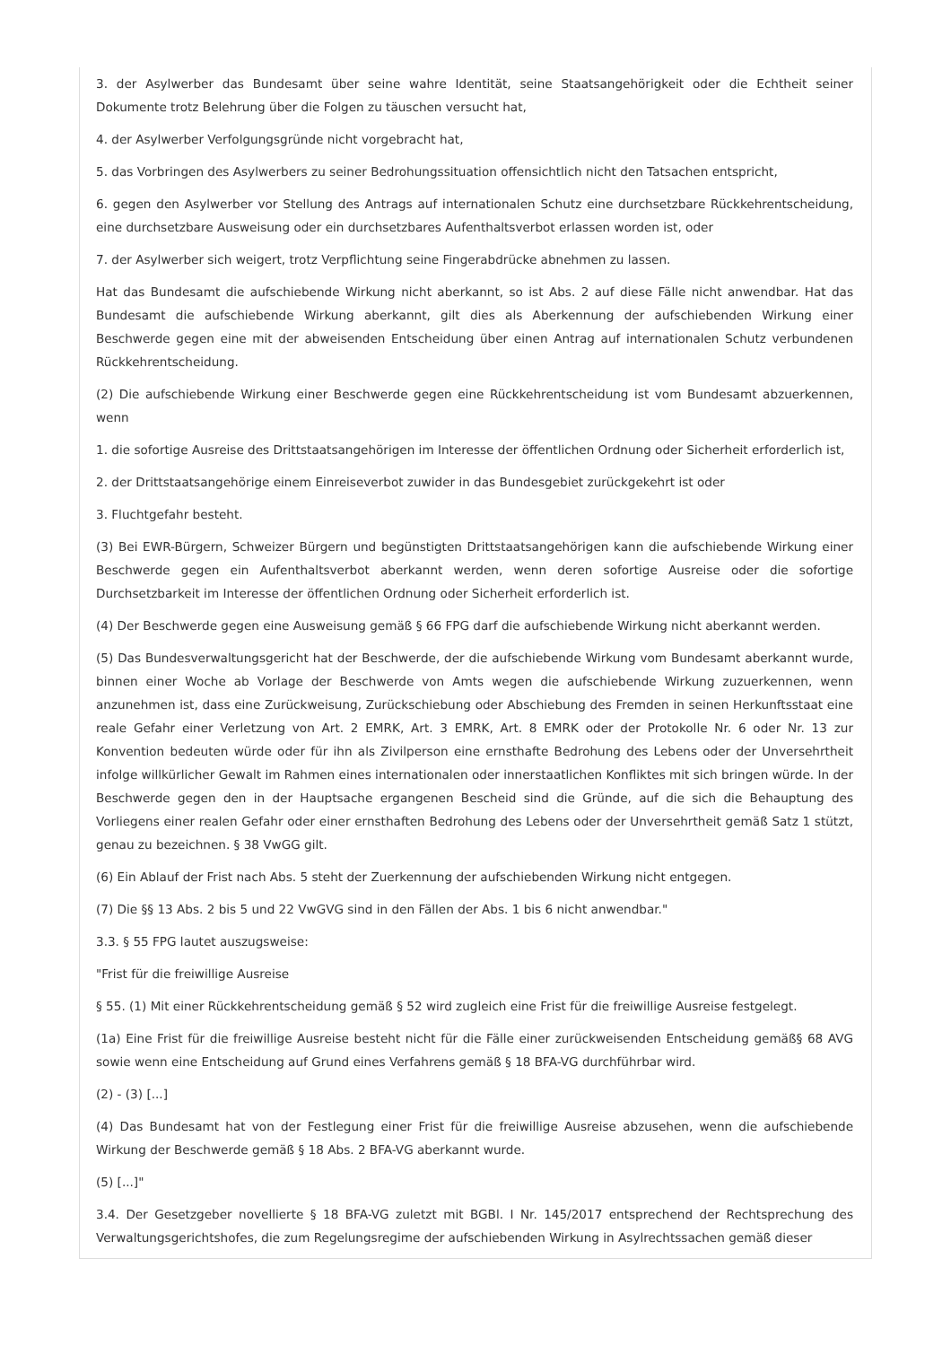3. der Asylwerber das Bundesamt über seine wahre Identität, seine Staatsangehörigkeit oder die Echtheit seiner Dokumente trotz Belehrung über die Folgen zu täuschen versucht hat,
4. der Asylwerber Verfolgungsgründe nicht vorgebracht hat,
5. das Vorbringen des Asylwerbers zu seiner Bedrohungssituation offensichtlich nicht den Tatsachen entspricht,
6. gegen den Asylwerber vor Stellung des Antrags auf internationalen Schutz eine durchsetzbare Rückkehrentscheidung, eine durchsetzbare Ausweisung oder ein durchsetzbares Aufenthaltsverbot erlassen worden ist, oder
7. der Asylwerber sich weigert, trotz Verpflichtung seine Fingerabdrücke abnehmen zu lassen.
Hat das Bundesamt die aufschiebende Wirkung nicht aberkannt, so ist Abs. 2 auf diese Fälle nicht anwendbar. Hat das Bundesamt die aufschiebende Wirkung aberkannt, gilt dies als Aberkennung der aufschiebenden Wirkung einer Beschwerde gegen eine mit der abweisenden Entscheidung über einen Antrag auf internationalen Schutz verbundenen Rückkehrentscheidung.
(2) Die aufschiebende Wirkung einer Beschwerde gegen eine Rückkehrentscheidung ist vom Bundesamt abzuerkennen, wenn
1. die sofortige Ausreise des Drittstaatsangehörigen im Interesse der öffentlichen Ordnung oder Sicherheit erforderlich ist,
2. der Drittstaatsangehörige einem Einreiseverbot zuwider in das Bundesgebiet zurückgekehrt ist oder
3. Fluchtgefahr besteht.
(3) Bei EWR-Bürgern, Schweizer Bürgern und begünstigten Drittstaatsangehörigen kann die aufschiebende Wirkung einer Beschwerde gegen ein Aufenthaltsverbot aberkannt werden, wenn deren sofortige Ausreise oder die sofortige Durchsetzbarkeit im Interesse der öffentlichen Ordnung oder Sicherheit erforderlich ist.
(4) Der Beschwerde gegen eine Ausweisung gemäß § 66 FPG darf die aufschiebende Wirkung nicht aberkannt werden.
(5) Das Bundesverwaltungsgericht hat der Beschwerde, der die aufschiebende Wirkung vom Bundesamt aberkannt wurde, binnen einer Woche ab Vorlage der Beschwerde von Amts wegen die aufschiebende Wirkung zuzuerkennen, wenn anzunehmen ist, dass eine Zurückweisung, Zurückschiebung oder Abschiebung des Fremden in seinen Herkunftsstaat eine reale Gefahr einer Verletzung von Art. 2 EMRK, Art. 3 EMRK, Art. 8 EMRK oder der Protokolle Nr. 6 oder Nr. 13 zur Konvention bedeuten würde oder für ihn als Zivilperson eine ernsthafte Bedrohung des Lebens oder der Unversehrtheit infolge willkürlicher Gewalt im Rahmen eines internationalen oder innerstaatlichen Konfliktes mit sich bringen würde. In der Beschwerde gegen den in der Hauptsache ergangenen Bescheid sind die Gründe, auf die sich die Behauptung des Vorliegens einer realen Gefahr oder einer ernsthaften Bedrohung des Lebens oder der Unversehrtheit gemäß Satz 1 stützt, genau zu bezeichnen. § 38 VwGG gilt.
(6) Ein Ablauf der Frist nach Abs. 5 steht der Zuerkennung der aufschiebenden Wirkung nicht entgegen.
(7) Die §§ 13 Abs. 2 bis 5 und 22 VwGVG sind in den Fällen der Abs. 1 bis 6 nicht anwendbar."
3.3. § 55 FPG lautet auszugsweise:
"Frist für die freiwillige Ausreise
§ 55. (1) Mit einer Rückkehrentscheidung gemäß § 52 wird zugleich eine Frist für die freiwillige Ausreise festgelegt.
(1a) Eine Frist für die freiwillige Ausreise besteht nicht für die Fälle einer zurückweisenden Entscheidung gemäß§ 68 AVG sowie wenn eine Entscheidung auf Grund eines Verfahrens gemäß § 18 BFA-VG durchführbar wird.
(2) - (3) [...]
(4) Das Bundesamt hat von der Festlegung einer Frist für die freiwillige Ausreise abzusehen, wenn die aufschiebende Wirkung der Beschwerde gemäß § 18 Abs. 2 BFA-VG aberkannt wurde.
(5) [...]"
3.4. Der Gesetzgeber novellierte § 18 BFA-VG zuletzt mit BGBl. I Nr. 145/2017 entsprechend der Rechtsprechung des Verwaltungsgerichtshofes, die zum Regelungsregime der aufschiebenden Wirkung in Asylrechtssachen gemäß dieser